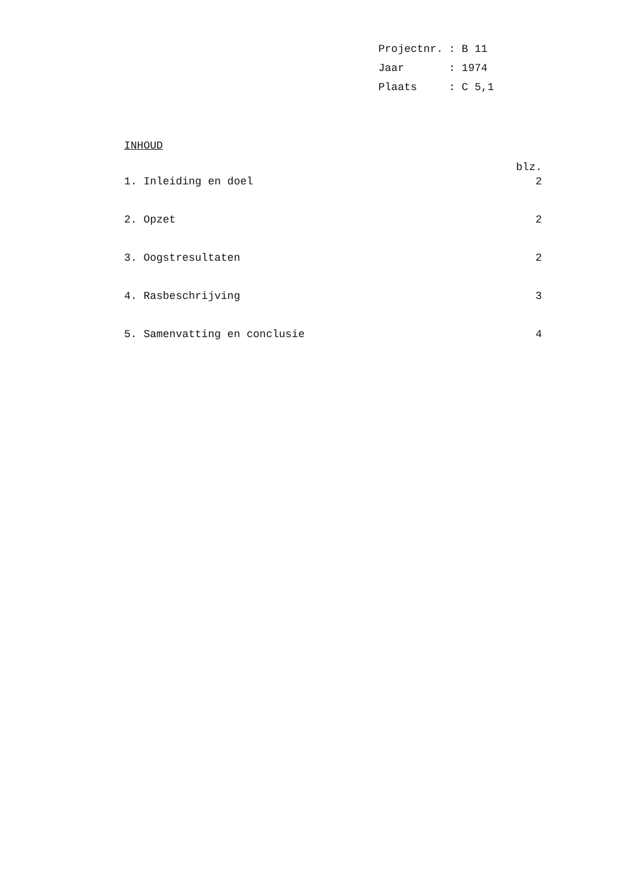Projectnr.: B 11
Jaar: 1974
Plaats: C 5,1
INHOUD
blz.
1. Inleiding en doel 2
2. Opzet 2
3. Oogstresultaten 2
4. Rasbeschrijving 3
5. Samenvatting en conclusie 4